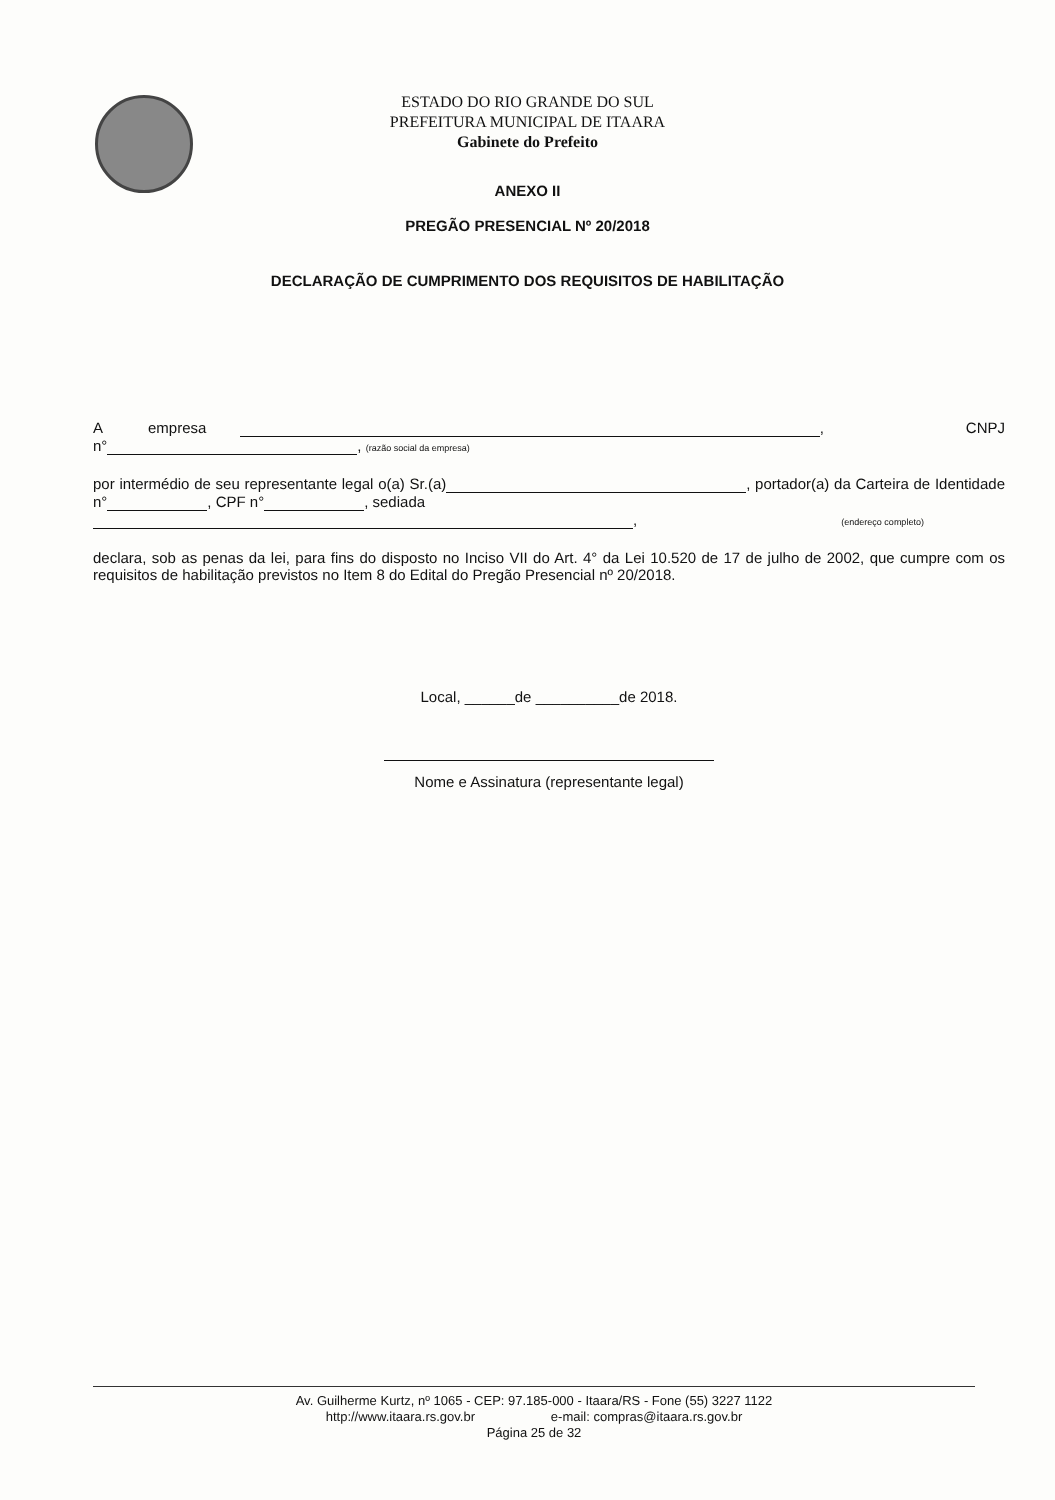ESTADO DO RIO GRANDE DO SUL
PREFEITURA MUNICIPAL DE ITAARA
Gabinete do Prefeito
ANEXO II
PREGÃO PRESENCIAL Nº 20/2018
DECLARAÇÃO DE CUMPRIMENTO DOS REQUISITOS DE HABILITAÇÃO
A empresa , CNPJ
n° , (razão social da empresa)
por intermédio de seu representante legal o(a) Sr.(a) , portador(a) da Carteira de Identidade n° , CPF n° , sediada
, (endereço completo)
declara, sob as penas da lei, para fins do disposto no Inciso VII do Art. 4° da Lei 10.520 de 17 de julho de 2002, que cumpre com os requisitos de habilitação previstos no Item 8 do Edital do Pregão Presencial nº 20/2018.
Local, ______de __________de 2018.
Nome e Assinatura (representante legal)
Av. Guilherme Kurtz, nº 1065 - CEP: 97.185-000 - Itaara/RS - Fone (55) 3227 1122
http://www.itaara.rs.gov.br e-mail: compras@itaara.rs.gov.br
Página 25 de 32